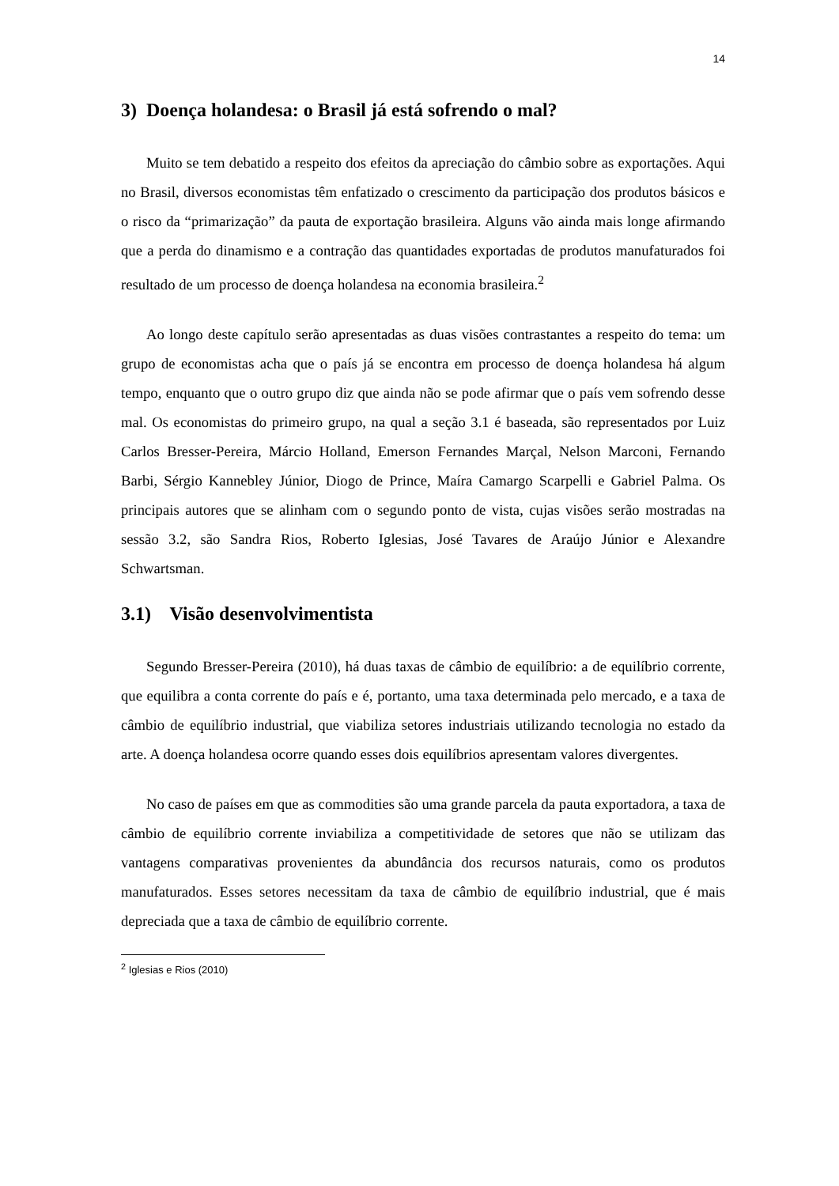14
3) Doença holandesa: o Brasil já está sofrendo o mal?
Muito se tem debatido a respeito dos efeitos da apreciação do câmbio sobre as exportações. Aqui no Brasil, diversos economistas têm enfatizado o crescimento da participação dos produtos básicos e o risco da “primarização” da pauta de exportação brasileira. Alguns vão ainda mais longe afirmando que a perda do dinamismo e a contração das quantidades exportadas de produtos manufaturados foi resultado de um processo de doença holandesa na economia brasileira.<sup>2</sup>
Ao longo deste capítulo serão apresentadas as duas visões contrastantes a respeito do tema: um grupo de economistas acha que o país já se encontra em processo de doença holandesa há algum tempo, enquanto que o outro grupo diz que ainda não se pode afirmar que o país vem sofrendo desse mal. Os economistas do primeiro grupo, na qual a seção 3.1 é baseada, são representados por Luiz Carlos Bresser-Pereira, Márcio Holland, Emerson Fernandes Marçal, Nelson Marconi, Fernando Barbi, Sérgio Kannebley Júnior, Diogo de Prince, Maíra Camargo Scarpelli e Gabriel Palma. Os principais autores que se alinham com o segundo ponto de vista, cujas visões serão mostradas na sessão 3.2, são Sandra Rios, Roberto Iglesias, José Tavares de Araújo Júnior e Alexandre Schwartsman.
3.1) Visão desenvolvimentista
Segundo Bresser-Pereira (2010), há duas taxas de câmbio de equilíbrio: a de equilíbrio corrente, que equilibra a conta corrente do país e é, portanto, uma taxa determinada pelo mercado, e a taxa de câmbio de equilíbrio industrial, que viabiliza setores industriais utilizando tecnologia no estado da arte. A doença holandesa ocorre quando esses dois equilíbrios apresentam valores divergentes.
No caso de países em que as commodities são uma grande parcela da pauta exportadora, a taxa de câmbio de equilíbrio corrente inviabiliza a competitividade de setores que não se utilizam das vantagens comparativas provenientes da abundância dos recursos naturais, como os produtos manufaturados. Esses setores necessitam da taxa de câmbio de equilíbrio industrial, que é mais depreciada que a taxa de câmbio de equilíbrio corrente.
<sup>2</sup> Iglesias e Rios (2010)